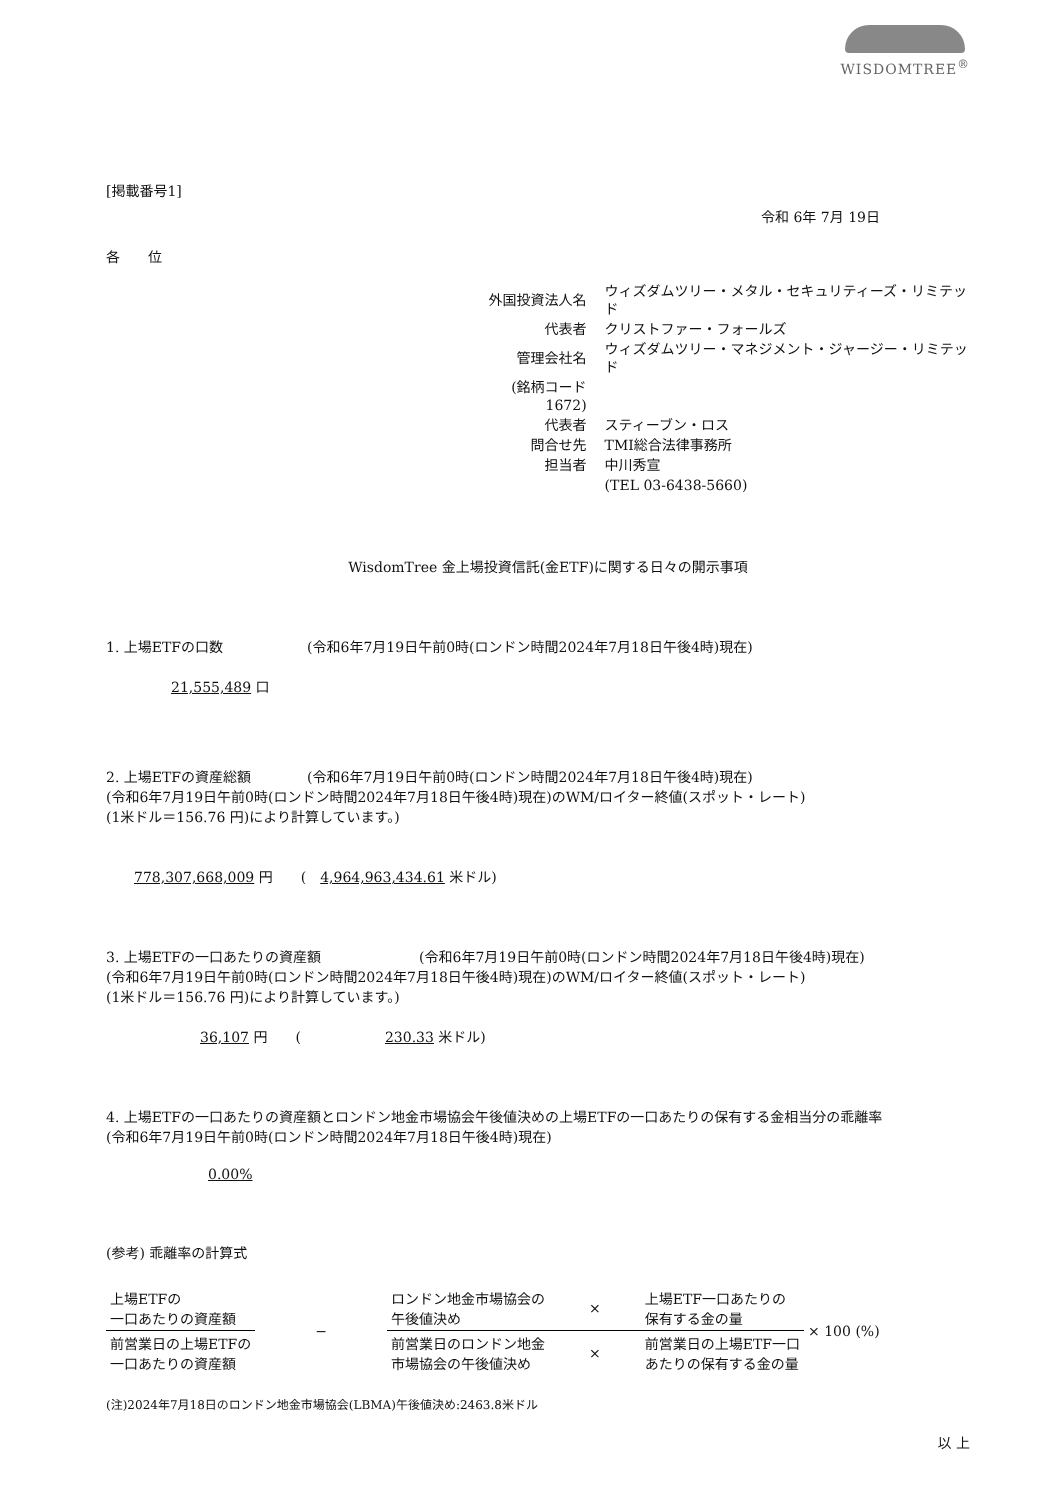WISDOMTREE<sup>®</sup>
[掲載番号1]
令和 6年 7月 19日
各　　位
| 外国投資法人名 | ウィズダムツリー・メタル・セキュリティーズ・リミテッド |
| 代表者 | クリストファー・フォールズ |
| 管理会社名 | ウィズダムツリー・マネジメント・ジャージー・リミテッド |
| (銘柄コード 1672) | |
| 代表者 | スティーブン・ロス |
| 問合せ先 | TMI総合法律事務所 |
| 担当者 | 中川秀宣 |
| | (TEL 03-6438-5660) |
WisdomTree 金上場投資信託(金ETF)に関する日々の開示事項
1. 上場ETFの口数　　　　　　(令和6年7月19日午前0時(ロンドン時間2024年7月18日午後4時)現在)
21,555,489 口
2. 上場ETFの資産総額　　　　(令和6年7月19日午前0時(ロンドン時間2024年7月18日午後4時)現在)
(令和6年7月19日午前0時(ロンドン時間2024年7月18日午後4時)現在)のWM/ロイター終値(スポット・レート)
(1米ドル＝156.76 円)により計算しています。)
778,307,668,009 円　　(　4,964,963,434.61 米ドル)
3. 上場ETFの一口あたりの資産額　　　　　　　(令和6年7月19日午前0時(ロンドン時間2024年7月18日午後4時)現在)
(令和6年7月19日午前0時(ロンドン時間2024年7月18日午後4時)現在)のWM/ロイター終値(スポット・レート)
(1米ドル＝156.76 円)により計算しています。)
36,107 円　　(　　　　　　230.33 米ドル)
4. 上場ETFの一口あたりの資産額とロンドン地金市場協会午後値決めの上場ETFの一口あたりの保有する金相当分の乖離率
(令和6年7月19日午前0時(ロンドン時間2024年7月18日午後4時)現在)
0.00%
(参考) 乖離率の計算式
| 上場ETFの 一口あたりの資産額 | − | ロンドン地金市場協会の 午後値決め | × | 上場ETF一口あたりの 保有する金の量 | × 100 (%) |
| 前営業日の上場ETFの 一口あたりの資産額 | | 前営業日のロンドン地金 市場協会の午後値決め | × | 前営業日の上場ETF一口 あたりの保有する金の量 | |
(注)2024年7月18日のロンドン地金市場協会(LBMA)午後値決め:2463.8米ドル
以 上